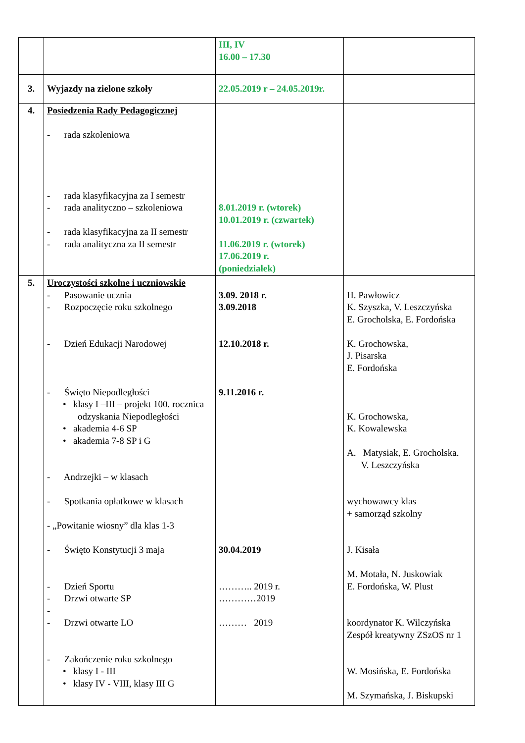| | | III, IV 16.00 – 17.30 | |
| 3. | Wyjazdy na zielone szkoły | 22.05.2019 r – 24.05.2019r. | |
| 4. | Posiedzenia Rady Pedagogicznej - rada szkoleniowa - rada klasyfikacyjna za I semestr - rada analityczno – szkoleniowa - rada klasyfikacyjna za II semestr - rada analityczna za II semestr | 8.01.2019 r. (wtorek) 10.01.2019 r. (czwartek) 11.06.2019 r. (wtorek) 17.06.2019 r. (poniedziałek) | |
| 5. | Uroczystości szkolne i uczniowskie - Pasowanie ucznia - Rozpoczęcie roku szkolnego - Dzień Edukacji Narodowej - Święto Niepodległości • klasy I –III – projekt 100. rocznica odzyskania Niepodległości • akademia 4-6 SP • akademia 7-8 SP i G - Andrzejki – w klasach - Spotkania opłatkowe w klasach - „Powitanie wiosny” dla klas 1-3 - Święto Konstytucji 3 maja - Dzień Sportu - Drzwi otwarte SP - - Drzwi otwarte LO - Zakończenie roku szkolnego • klasy I - III • klasy IV - VIII, klasy III G | 3.09. 2018 r. 3.09.2018 12.10.2018 r. 9.11.2016 r. 30.04.2019 ……….. 2019 r. …………2019 ……… 2019 | H. Pawłowicz K. Szyszka, V. Leszczyńska E. Grocholska, E. Fordońska K. Grochowska, J. Pisarska E. Fordońska K. Grochowska, K. Kowalewska A. Matysiak, E. Grocholska. V. Leszczyńska wychowawcy klas + samorząd szkolny J. Kisała M. Motała, N. Juskowiak E. Fordońska, W. Plust koordynator K. Wilczyńska Zespół kreatywny ZSzOS nr 1 W. Mosińska, E. Fordońska M. Szymańska, J. Biskupski |